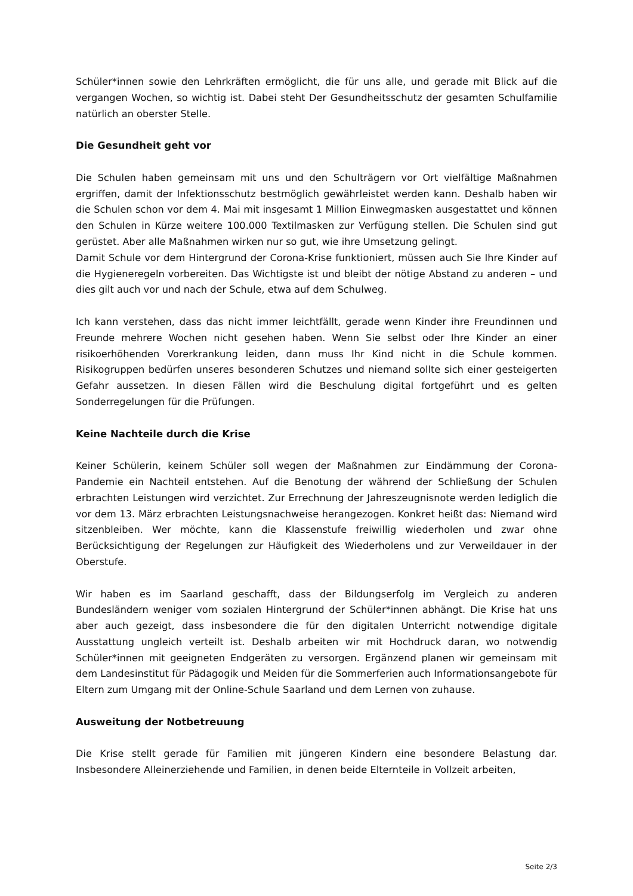Schüler*innen sowie den Lehrkräften ermöglicht, die für uns alle, und gerade mit Blick auf die vergangen Wochen, so wichtig ist. Dabei steht Der Gesundheitsschutz der gesamten Schulfamilie natürlich an oberster Stelle.
Die Gesundheit geht vor
Die Schulen haben gemeinsam mit uns und den Schulträgern vor Ort vielfältige Maßnahmen ergriffen, damit der Infektionsschutz bestmöglich gewährleistet werden kann. Deshalb haben wir die Schulen schon vor dem 4. Mai mit insgesamt 1 Million Einwegmasken ausgestattet und können den Schulen in Kürze weitere 100.000 Textilmasken zur Verfügung stellen. Die Schulen sind gut gerüstet. Aber alle Maßnahmen wirken nur so gut, wie ihre Umsetzung gelingt.
Damit Schule vor dem Hintergrund der Corona-Krise funktioniert, müssen auch Sie Ihre Kinder auf die Hygieneregeln vorbereiten. Das Wichtigste ist und bleibt der nötige Abstand zu anderen – und dies gilt auch vor und nach der Schule, etwa auf dem Schulweg.
Ich kann verstehen, dass das nicht immer leichtfällt, gerade wenn Kinder ihre Freundinnen und Freunde mehrere Wochen nicht gesehen haben. Wenn Sie selbst oder Ihre Kinder an einer risikoerhöhenden Vorerkrankung leiden, dann muss Ihr Kind nicht in die Schule kommen. Risikogruppen bedürfen unseres besonderen Schutzes und niemand sollte sich einer gesteigerten Gefahr aussetzen. In diesen Fällen wird die Beschulung digital fortgeführt und es gelten Sonderregelungen für die Prüfungen.
Keine Nachteile durch die Krise
Keiner Schülerin, keinem Schüler soll wegen der Maßnahmen zur Eindämmung der Corona-Pandemie ein Nachteil entstehen. Auf die Benotung der während der Schließung der Schulen erbrachten Leistungen wird verzichtet. Zur Errechnung der Jahreszeugnisnote werden lediglich die vor dem 13. März erbrachten Leistungsnachweise herangezogen. Konkret heißt das: Niemand wird sitzenbleiben. Wer möchte, kann die Klassenstufe freiwillig wiederholen und zwar ohne Berücksichtigung der Regelungen zur Häufigkeit des Wiederholens und zur Verweildauer in der Oberstufe.
Wir haben es im Saarland geschafft, dass der Bildungserfolg im Vergleich zu anderen Bundesländern weniger vom sozialen Hintergrund der Schüler*innen abhängt. Die Krise hat uns aber auch gezeigt, dass insbesondere die für den digitalen Unterricht notwendige digitale Ausstattung ungleich verteilt ist. Deshalb arbeiten wir mit Hochdruck daran, wo notwendig Schüler*innen mit geeigneten Endgeräten zu versorgen. Ergänzend planen wir gemeinsam mit dem Landesinstitut für Pädagogik und Meiden für die Sommerferien auch Informationsangebote für Eltern zum Umgang mit der Online-Schule Saarland und dem Lernen von zuhause.
Ausweitung der Notbetreuung
Die Krise stellt gerade für Familien mit jüngeren Kindern eine besondere Belastung dar. Insbesondere Alleinerziehende und Familien, in denen beide Elternteile in Vollzeit arbeiten,
Seite 2/3